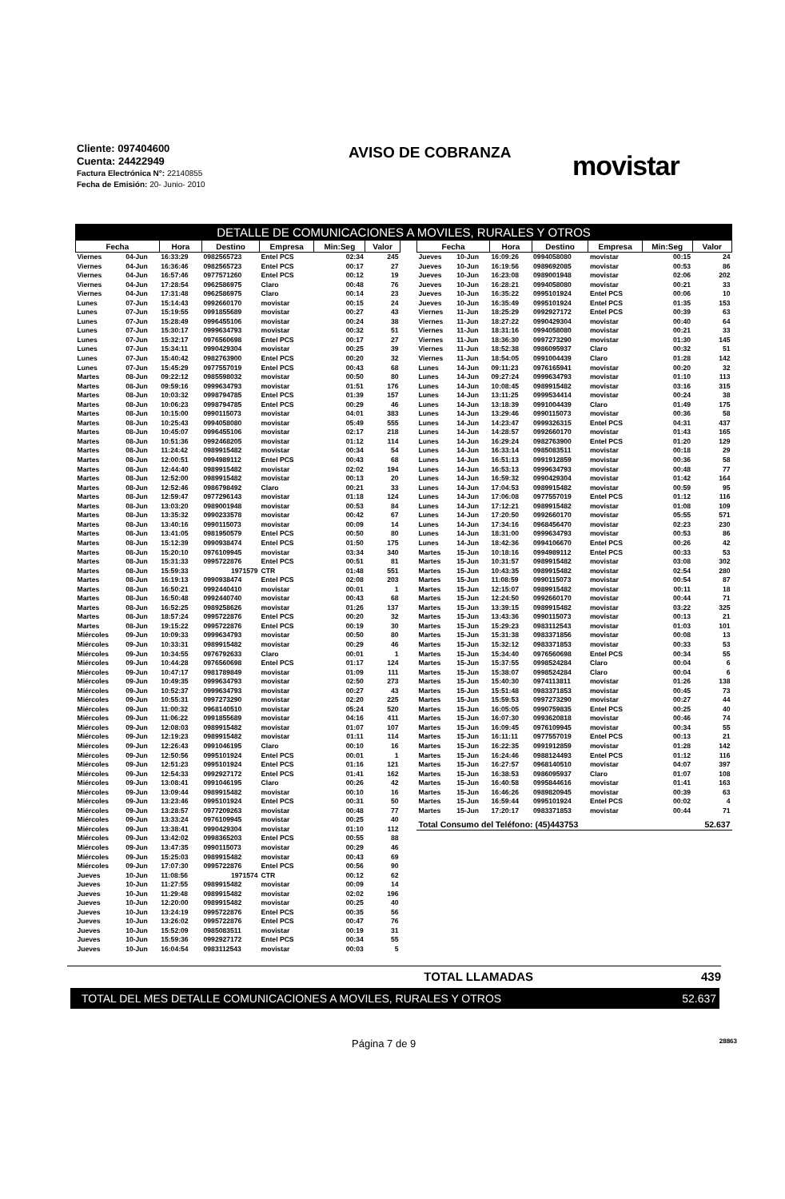Cliente: 097404600
Cuenta: 24422949
Factura Electrónica N°: 22140855
Fecha de Emisión: 20- Junio- 2010
AVISO DE COBRANZA
movistar
DETALLE DE COMUNICACIONES A MOVILES, RURALES Y OTROS
| Fecha | | Hora | Destino | Empresa | Min:Seg | Valor |
| --- | --- | --- | --- | --- | --- | --- |
| Viernes | 04-Jun | 16:33:29 | 0982565723 | Entel PCS | 02:34 | 245 |
| Viernes | 04-Jun | 16:36:46 | 0982565723 | Entel PCS | 00:17 | 27 |
| Viernes | 04-Jun | 16:57:46 | 0977571260 | Entel PCS | 00:12 | 19 |
| Viernes | 04-Jun | 17:28:54 | 0962586975 | Claro | 00:48 | 76 |
| Viernes | 04-Jun | 17:31:48 | 0962586975 | Claro | 00:14 | 23 |
| Lunes | 07-Jun | 15:14:43 | 0992660170 | movistar | 00:15 | 24 |
| Lunes | 07-Jun | 15:19:55 | 0991855689 | movistar | 00:27 | 43 |
| Lunes | 07-Jun | 15:28:49 | 0996455106 | movistar | 00:24 | 38 |
| Lunes | 07-Jun | 15:30:17 | 0999634793 | movistar | 00:32 | 51 |
| Lunes | 07-Jun | 15:32:17 | 0976560698 | Entel PCS | 00:17 | 27 |
| Lunes | 07-Jun | 15:34:11 | 0990429304 | movistar | 00:25 | 39 |
| Lunes | 07-Jun | 15:40:42 | 0982763900 | Entel PCS | 00:20 | 32 |
| Lunes | 07-Jun | 15:45:29 | 0977557019 | Entel PCS | 00:43 | 68 |
| Martes | 08-Jun | 09:22:12 | 0985598032 | movistar | 00:50 | 80 |
| Martes | 08-Jun | 09:59:16 | 0999634793 | movistar | 01:51 | 176 |
| Martes | 08-Jun | 10:03:32 | 0998794785 | Entel PCS | 01:39 | 157 |
| Martes | 08-Jun | 10:06:23 | 0998794785 | Entel PCS | 00:29 | 46 |
| Martes | 08-Jun | 10:15:00 | 0990115073 | movistar | 04:01 | 383 |
| Martes | 08-Jun | 10:25:43 | 0994058080 | movistar | 05:49 | 555 |
| Martes | 08-Jun | 10:45:07 | 0996455106 | movistar | 02:17 | 218 |
| Martes | 08-Jun | 10:51:36 | 0992468205 | movistar | 01:12 | 114 |
| Martes | 08-Jun | 11:24:42 | 0989915482 | movistar | 00:34 | 54 |
| Martes | 08-Jun | 12:00:51 | 0994989112 | Entel PCS | 00:43 | 68 |
| Martes | 08-Jun | 12:44:40 | 0989915482 | movistar | 02:02 | 194 |
| Martes | 08-Jun | 12:52:00 | 0989915482 | movistar | 00:13 | 20 |
| Martes | 08-Jun | 12:52:46 | 0986798492 | Claro | 00:21 | 33 |
| Martes | 08-Jun | 12:59:47 | 0977296143 | movistar | 01:18 | 124 |
| Martes | 08-Jun | 13:03:20 | 0989001948 | movistar | 00:53 | 84 |
| Martes | 08-Jun | 13:35:32 | 0990233578 | movistar | 00:42 | 67 |
| Martes | 08-Jun | 13:40:16 | 0990115073 | movistar | 00:09 | 14 |
| Martes | 08-Jun | 13:41:05 | 0981950579 | Entel PCS | 00:50 | 80 |
| Martes | 08-Jun | 15:12:39 | 0990938474 | Entel PCS | 01:50 | 175 |
| Martes | 08-Jun | 15:20:10 | 0976109945 | movistar | 03:34 | 340 |
| Martes | 08-Jun | 15:31:33 | 0995722876 | Entel PCS | 00:51 | 81 |
| Martes | 08-Jun | 15:59:33 | 1971579 | CTR | 01:48 | 551 |
| Martes | 08-Jun | 16:19:13 | 0990938474 | Entel PCS | 02:08 | 203 |
| Martes | 08-Jun | 16:50:21 | 0992440410 | movistar | 00:01 | 1 |
| Martes | 08-Jun | 16:50:48 | 0992440740 | movistar | 00:43 | 68 |
| Martes | 08-Jun | 16:52:25 | 0989258626 | movistar | 01:26 | 137 |
| Martes | 08-Jun | 18:57:24 | 0995722876 | Entel PCS | 00:20 | 32 |
| Martes | 08-Jun | 19:15:22 | 0995722876 | Entel PCS | 00:19 | 30 |
| Miércoles | 09-Jun | 10:09:33 | 0999634793 | movistar | 00:50 | 80 |
| Miércoles | 09-Jun | 10:33:31 | 0989915482 | movistar | 00:29 | 46 |
| Miércoles | 09-Jun | 10:34:55 | 0976792633 | Claro | 00:01 | 1 |
| Miércoles | 09-Jun | 10:44:28 | 0976560698 | Entel PCS | 01:17 | 124 |
| Miércoles | 09-Jun | 10:47:17 | 0981789849 | movistar | 01:09 | 111 |
| Miércoles | 09-Jun | 10:49:35 | 0999634793 | movistar | 02:50 | 273 |
| Miércoles | 09-Jun | 10:52:37 | 0999634793 | movistar | 00:27 | 43 |
| Miércoles | 09-Jun | 10:55:31 | 0997273290 | movistar | 02:20 | 225 |
| Miércoles | 09-Jun | 11:00:32 | 0968140510 | movistar | 05:24 | 520 |
| Miércoles | 09-Jun | 11:06:22 | 0991855689 | movistar | 04:16 | 411 |
| Miércoles | 09-Jun | 12:08:03 | 0989915482 | movistar | 01:07 | 107 |
| Miércoles | 09-Jun | 12:19:23 | 0989915482 | movistar | 01:11 | 114 |
| Miércoles | 09-Jun | 12:26:43 | 0991046195 | Claro | 00:10 | 16 |
| Miércoles | 09-Jun | 12:50:56 | 0995101924 | Entel PCS | 00:01 | 1 |
| Miércoles | 09-Jun | 12:51:23 | 0995101924 | Entel PCS | 01:16 | 121 |
| Miércoles | 09-Jun | 12:54:33 | 0992927172 | Entel PCS | 01:41 | 162 |
| Miércoles | 09-Jun | 13:08:41 | 0991046195 | Claro | 00:26 | 42 |
| Miércoles | 09-Jun | 13:09:44 | 0989915482 | movistar | 00:10 | 16 |
| Miércoles | 09-Jun | 13:23:46 | 0995101924 | Entel PCS | 00:31 | 50 |
| Miércoles | 09-Jun | 13:28:57 | 0977209263 | movistar | 00:48 | 77 |
| Miércoles | 09-Jun | 13:33:24 | 0976109945 | movistar | 00:25 | 40 |
| Miércoles | 09-Jun | 13:38:41 | 0990429304 | movistar | 01:10 | 112 |
| Miércoles | 09-Jun | 13:42:02 | 0998365203 | Entel PCS | 00:55 | 88 |
| Miércoles | 09-Jun | 13:47:35 | 0990115073 | movistar | 00:29 | 46 |
| Miércoles | 09-Jun | 15:25:03 | 0989915482 | movistar | 00:43 | 69 |
| Miércoles | 09-Jun | 17:07:30 | 0995722876 | Entel PCS | 00:56 | 90 |
| Jueves | 10-Jun | 11:08:56 | 1971574 | CTR | 00:12 | 62 |
| Jueves | 10-Jun | 11:27:55 | 0989915482 | movistar | 00:09 | 14 |
| Jueves | 10-Jun | 11:29:48 | 0989915482 | movistar | 02:02 | 196 |
| Jueves | 10-Jun | 12:20:00 | 0989915482 | movistar | 00:25 | 40 |
| Jueves | 10-Jun | 13:24:19 | 0995722876 | Entel PCS | 00:35 | 56 |
| Jueves | 10-Jun | 13:26:02 | 0995722876 | Entel PCS | 00:47 | 76 |
| Jueves | 10-Jun | 15:52:09 | 0985083511 | movistar | 00:19 | 31 |
| Jueves | 10-Jun | 15:59:36 | 0992927172 | Entel PCS | 00:34 | 55 |
| Jueves | 10-Jun | 16:04:54 | 0983112543 | movistar | 00:03 | 5 |
| Fecha | | Hora | Destino | Empresa | Min:Seg | Valor |
| --- | --- | --- | --- | --- | --- | --- |
| Jueves | 10-Jun | 16:09:26 | 0994058080 | movistar | 00:15 | 24 |
| Jueves | 10-Jun | 16:19:56 | 0989692085 | movistar | 00:53 | 86 |
| Jueves | 10-Jun | 16:23:08 | 0989001948 | movistar | 02:06 | 202 |
| Jueves | 10-Jun | 16:28:21 | 0994058080 | movistar | 00:21 | 33 |
| Jueves | 10-Jun | 16:35:22 | 0995101924 | Entel PCS | 00:06 | 10 |
| Jueves | 10-Jun | 16:35:49 | 0995101924 | Entel PCS | 01:35 | 153 |
| Viernes | 11-Jun | 18:25:29 | 0992927172 | Entel PCS | 00:39 | 63 |
| Viernes | 11-Jun | 18:27:22 | 0990429304 | movistar | 00:40 | 64 |
| Viernes | 11-Jun | 18:31:16 | 0994058080 | movistar | 00:21 | 33 |
| Viernes | 11-Jun | 18:36:30 | 0997273290 | movistar | 01:30 | 145 |
| Viernes | 11-Jun | 18:52:38 | 0986095937 | Claro | 00:32 | 51 |
| Viernes | 11-Jun | 18:54:05 | 0991004439 | Claro | 01:28 | 142 |
| Lunes | 14-Jun | 09:11:23 | 0976165941 | movistar | 00:20 | 32 |
| Lunes | 14-Jun | 09:27:24 | 0999634793 | movistar | 01:10 | 113 |
| Lunes | 14-Jun | 10:08:45 | 0989915482 | movistar | 03:16 | 315 |
| Lunes | 14-Jun | 13:11:25 | 0999534414 | movistar | 00:24 | 38 |
| Lunes | 14-Jun | 13:18:39 | 0991004439 | Claro | 01:49 | 175 |
| Lunes | 14-Jun | 13:29:46 | 0990115073 | movistar | 00:36 | 58 |
| Lunes | 14-Jun | 14:23:47 | 0999326315 | Entel PCS | 04:31 | 437 |
| Lunes | 14-Jun | 14:28:57 | 0992660170 | movistar | 01:43 | 165 |
| Lunes | 14-Jun | 16:29:24 | 0982763900 | Entel PCS | 01:20 | 129 |
| Lunes | 14-Jun | 16:33:14 | 0985083511 | movistar | 00:18 | 29 |
| Lunes | 14-Jun | 16:51:13 | 0991912859 | movistar | 00:36 | 58 |
| Lunes | 14-Jun | 16:53:13 | 0999634793 | movistar | 00:48 | 77 |
| Lunes | 14-Jun | 16:59:32 | 0990429304 | movistar | 01:42 | 164 |
| Lunes | 14-Jun | 17:04:53 | 0989915482 | movistar | 00:59 | 95 |
| Lunes | 14-Jun | 17:06:08 | 0977557019 | Entel PCS | 01:12 | 116 |
| Lunes | 14-Jun | 17:12:21 | 0989915482 | movistar | 01:08 | 109 |
| Lunes | 14-Jun | 17:20:50 | 0992660170 | movistar | 05:55 | 571 |
| Lunes | 14-Jun | 17:34:16 | 0968456470 | movistar | 02:23 | 230 |
| Lunes | 14-Jun | 18:31:00 | 0999634793 | movistar | 00:53 | 86 |
| Lunes | 14-Jun | 18:42:36 | 0994106670 | Entel PCS | 00:26 | 42 |
| Martes | 15-Jun | 10:18:16 | 0994989112 | Entel PCS | 00:33 | 53 |
| Martes | 15-Jun | 10:31:57 | 0989915482 | movistar | 03:08 | 302 |
| Martes | 15-Jun | 10:43:35 | 0989915482 | movistar | 02:54 | 280 |
| Martes | 15-Jun | 11:08:59 | 0990115073 | movistar | 00:54 | 87 |
| Martes | 15-Jun | 12:15:07 | 0989915482 | movistar | 00:11 | 18 |
| Martes | 15-Jun | 12:24:50 | 0992660170 | movistar | 00:44 | 71 |
| Martes | 15-Jun | 13:39:15 | 0989915482 | movistar | 03:22 | 325 |
| Martes | 15-Jun | 13:43:36 | 0990115073 | movistar | 00:13 | 21 |
| Martes | 15-Jun | 15:29:23 | 0983112543 | movistar | 01:03 | 101 |
| Martes | 15-Jun | 15:31:38 | 0983371856 | movistar | 00:08 | 13 |
| Martes | 15-Jun | 15:32:12 | 0983371853 | movistar | 00:33 | 53 |
| Martes | 15-Jun | 15:34:40 | 0976560698 | Entel PCS | 00:34 | 55 |
| Martes | 15-Jun | 15:37:55 | 0998524284 | Claro | 00:04 | 6 |
| Martes | 15-Jun | 15:38:07 | 0998524284 | Claro | 00:04 | 6 |
| Martes | 15-Jun | 15:40:30 | 0974113811 | movistar | 01:26 | 138 |
| Martes | 15-Jun | 15:51:48 | 0983371853 | movistar | 00:45 | 73 |
| Martes | 15-Jun | 15:59:53 | 0997273290 | movistar | 00:27 | 44 |
| Martes | 15-Jun | 16:05:05 | 0990759835 | Entel PCS | 00:25 | 40 |
| Martes | 15-Jun | 16:07:30 | 0993620818 | movistar | 00:46 | 74 |
| Martes | 15-Jun | 16:09:45 | 0976109945 | movistar | 00:34 | 55 |
| Martes | 15-Jun | 16:11:11 | 0977557019 | Entel PCS | 00:13 | 21 |
| Martes | 15-Jun | 16:22:35 | 0991912859 | movistar | 01:28 | 142 |
| Martes | 15-Jun | 16:24:46 | 0988124493 | Entel PCS | 01:12 | 116 |
| Martes | 15-Jun | 16:27:57 | 0968140510 | movistar | 04:07 | 397 |
| Martes | 15-Jun | 16:38:53 | 0986095937 | Claro | 01:07 | 108 |
| Martes | 15-Jun | 16:40:58 | 0995844616 | movistar | 01:41 | 163 |
| Martes | 15-Jun | 16:46:26 | 0989820945 | movistar | 00:39 | 63 |
| Martes | 15-Jun | 16:59:44 | 0995101924 | Entel PCS | 00:02 | 4 |
| Martes | 15-Jun | 17:20:17 | 0983371853 | movistar | 00:44 | 71 |
| Total Consumo del Teléfono: (45)443753 | | | | | | 52.637 |
TOTAL LLAMADAS 439
TOTAL DEL MES DETALLE COMUNICACIONES A MOVILES, RURALES Y OTROS 52.637
Página 7 de 9 28863